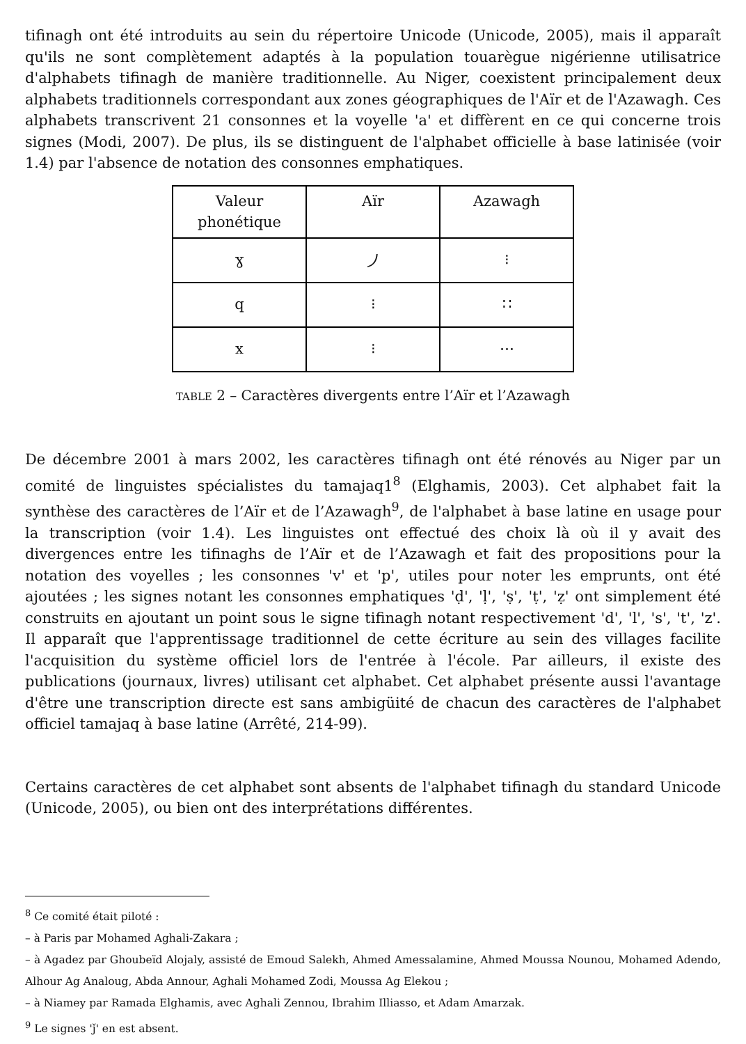tifinagh ont été introduits au sein du répertoire Unicode (Unicode, 2005), mais il apparaît qu'ils ne sont complètement adaptés à la population touarègue nigérienne utilisatrice d'alphabets tifinagh de manière traditionnelle. Au Niger, coexistent principalement deux alphabets traditionnels correspondant aux zones géographiques de l'Aïr et de l'Azawagh. Ces alphabets transcrivent 21 consonnes et la voyelle 'a' et diffèrent en ce qui concerne trois signes (Modi, 2007). De plus, ils se distinguent de l'alphabet officielle à base latinisée (voir 1.4) par l'absence de notation des consonnes emphatiques.
| Valeur phonétique | Aïr | Azawagh |
| --- | --- | --- |
| ɣ | ⵰ | ⁝ |
| q | ⁝ | ∷ |
| x | ⁝ | ⋯ |
TABLE 2 – Caractères divergents entre l’Aïr et l’Azawagh
De décembre 2001 à mars 2002, les caractères tifinagh ont été rénovés au Niger par un comité de linguistes spécialistes du tamajaq1<sup>8</sup> (Elghamis, 2003). Cet alphabet fait la synthèse des caractères de l’Aïr et de l’Azawagh<sup>9</sup>, de l'alphabet à base latine en usage pour la transcription (voir 1.4). Les linguistes ont effectué des choix là où il y avait des divergences entre les tifinaghs de l’Aïr et de l’Azawagh et fait des propositions pour la notation des voyelles ; les consonnes 'v' et 'p', utiles pour noter les emprunts, ont été ajoutées ; les signes notant les consonnes emphatiques 'ḍ', 'ḷ', 'ṣ', 'ṭ', 'ẓ' ont simplement été construits en ajoutant un point sous le signe tifinagh notant respectivement 'd', 'l', 's', 't', 'z'. Il apparaît que l'apprentissage traditionnel de cette écriture au sein des villages facilite l'acquisition du système officiel lors de l'entrée à l'école. Par ailleurs, il existe des publications (journaux, livres) utilisant cet alphabet. Cet alphabet présente aussi l'avantage d'être une transcription directe est sans ambigüité de chacun des caractères de l'alphabet officiel tamajaq à base latine (Arrêté, 214-99).
Certains caractères de cet alphabet sont absents de l'alphabet tifinagh du standard Unicode (Unicode, 2005), ou bien ont des interprétations différentes.
<sup>8</sup> Ce comité était piloté :
– à Paris par Mohamed Aghali-Zakara ;
– à Agadez par Ghoubeïd Alojaly, assisté de Emoud Salekh, Ahmed Amessalamine, Ahmed Moussa Nounou, Mohamed Adendo, Alhour Ag Analoug, Abda Annour, Aghali Mohamed Zodi, Moussa Ag Elekou ;
– à Niamey par Ramada Elghamis, avec Aghali Zennou, Ibrahim Illiasso, et Adam Amarzak.
<sup>9</sup> Le signes 'ǰ' en est absent.